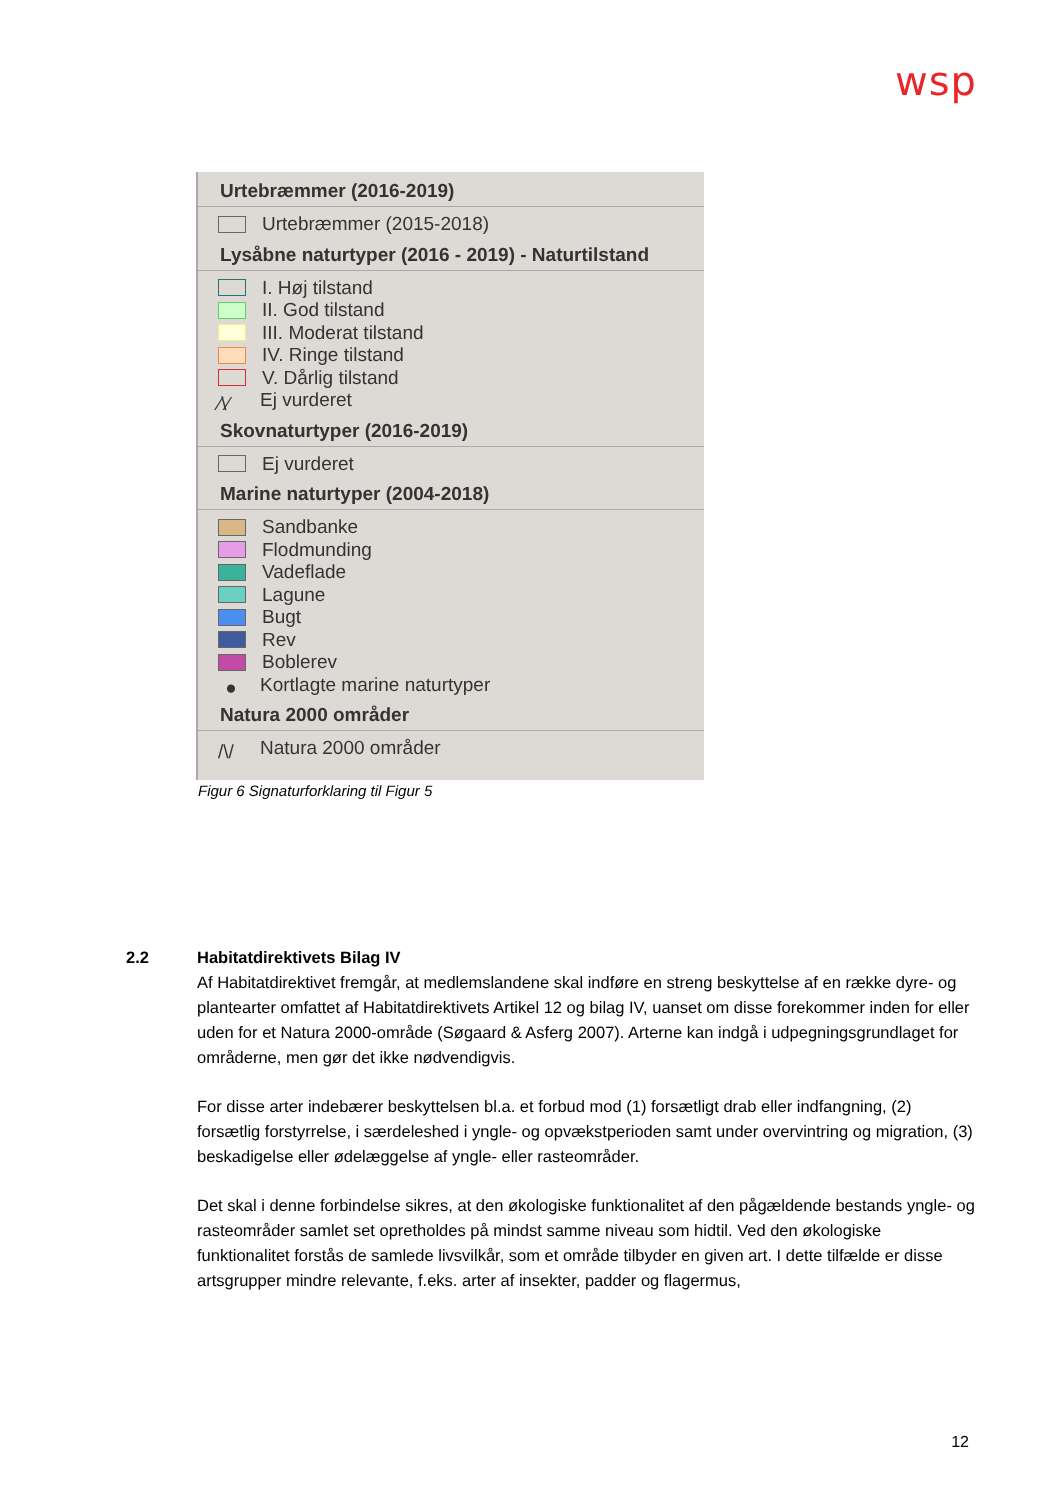wsp
Urtebræmmer (2016-2019)
Urtebræmmer (2015-2018)
Lysåbne naturtyper (2016 - 2019) - Naturtilstand
I. Høj tilstand
II. God tilstand
III. Moderat tilstand
IV. Ringe tilstand
V. Dårlig tilstand
∕\∕ Ej vurderet
Skovnaturtyper (2016-2019)
Ej vurderet
Marine naturtyper (2004-2018)
Sandbanke
Flodmunding
Vadeflade
Lagune
Bugt
Rev
Boblerev
● Kortlagte marine naturtyper
Natura 2000 områder
/\/ Natura 2000 områder
Figur 6 Signaturforklaring til Figur 5
2.2
Habitatdirektivets Bilag IV
Af Habitatdirektivet fremgår, at medlemslandene skal indføre en streng beskyttelse af en række dyre- og plantearter omfattet af Habitatdirektivets Artikel 12 og bilag IV, uanset om disse forekommer inden for eller uden for et Natura 2000-område (Søgaard & Asferg 2007). Arterne kan indgå i udpegningsgrundlaget for områderne, men gør det ikke nødvendigvis.
For disse arter indebærer beskyttelsen bl.a. et forbud mod (1) forsætligt drab eller indfangning, (2) forsætlig forstyrrelse, i særdeleshed i yngle- og opvækstperioden samt under overvintring og migration, (3) beskadigelse eller ødelæggelse af yngle- eller rasteområder.
Det skal i denne forbindelse sikres, at den økologiske funktionalitet af den pågældende bestands yngle- og rasteområder samlet set opretholdes på mindst samme niveau som hidtil. Ved den økologiske funktionalitet forstås de samlede livsvilkår, som et område tilbyder en given art. I dette tilfælde er disse artsgrupper mindre relevante, f.eks. arter af insekter, padder og flagermus,
12